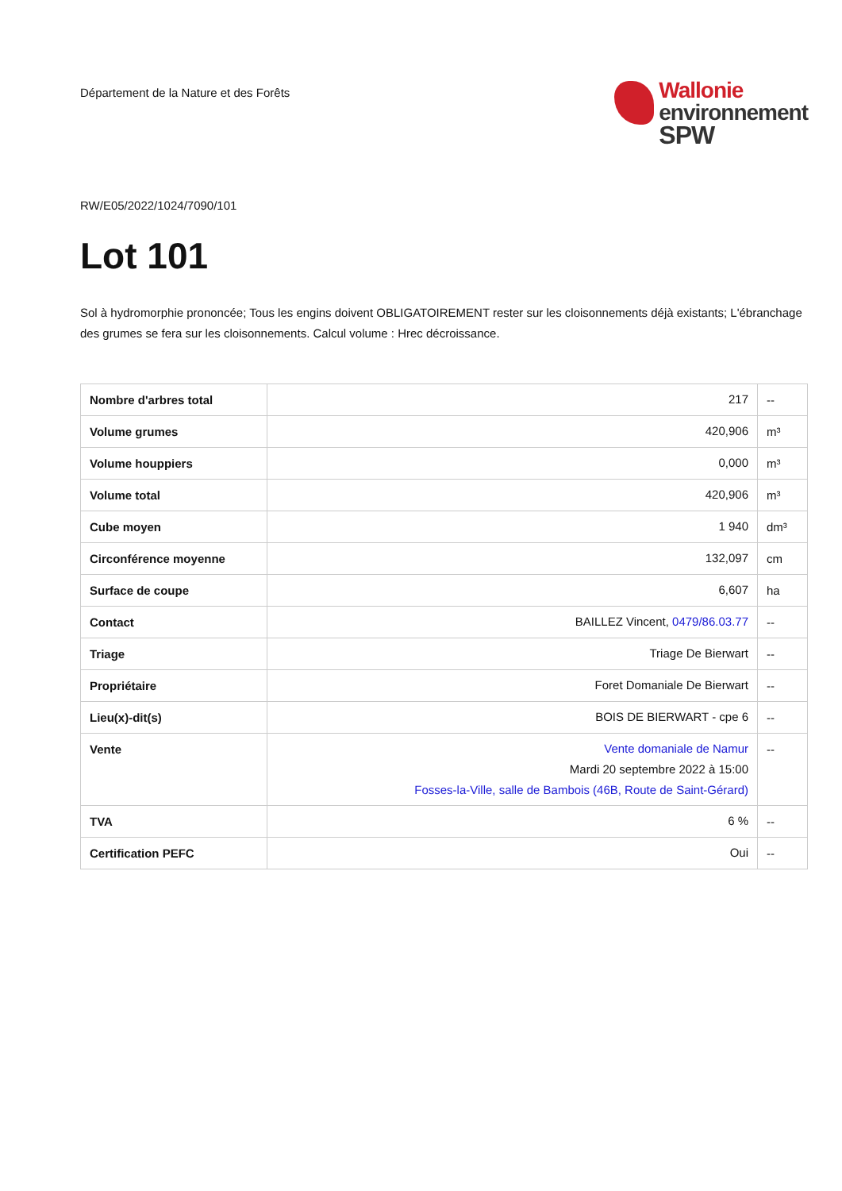Département de la Nature et des Forêts
Wallonie
environnement
SPW
RW/E05/2022/1024/7090/101
Lot 101
Sol à hydromorphie prononcée; Tous les engins doivent OBLIGATOIREMENT rester sur les cloisonnements déjà existants; L'ébranchage des grumes se fera sur les cloisonnements. Calcul volume : Hrec décroissance.
| Nombre d'arbres total | 217 | -- |
| Volume grumes | 420,906 | m³ |
| Volume houppiers | 0,000 | m³ |
| Volume total | 420,906 | m³ |
| Cube moyen | 1 940 | dm³ |
| Circonférence moyenne | 132,097 | cm |
| Surface de coupe | 6,607 | ha |
| Contact | BAILLEZ Vincent, 0479/86.03.77 | -- |
| Triage | Triage De Bierwart | -- |
| Propriétaire | Foret Domaniale De Bierwart | -- |
| Lieu(x)-dit(s) | BOIS DE BIERWART - cpe 6 | -- |
| Vente | Vente domaniale de Namur Mardi 20 septembre 2022 à 15:00 Fosses-la-Ville, salle de Bambois (46B, Route de Saint-Gérard) | -- |
| TVA | 6 % | -- |
| Certification PEFC | Oui | -- |